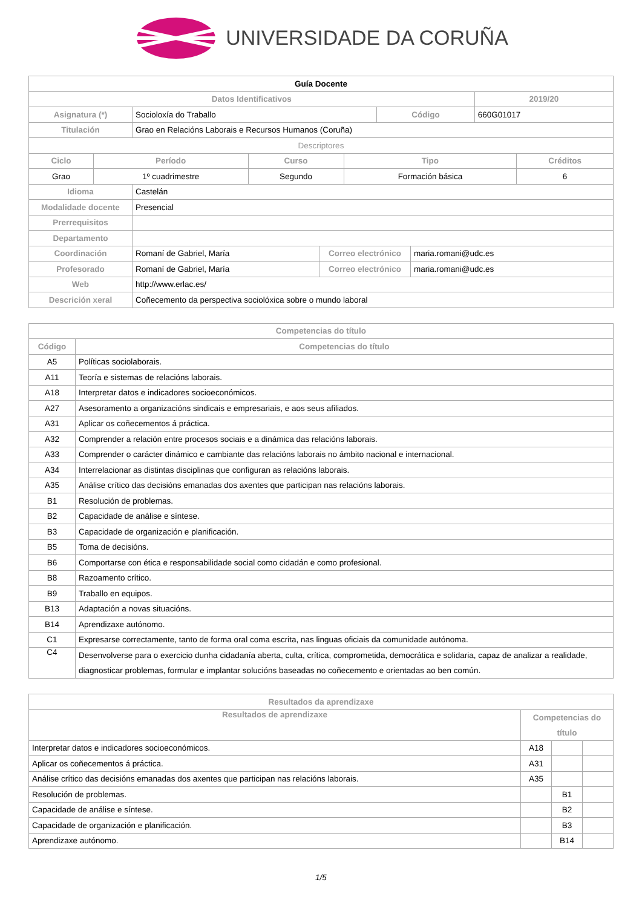UNIVERSIDADE DA CORUÑA
| Guía Docente | | | |
| --- | --- | --- | --- |
| Datos Identificativos | | | 2019/20 |
| Asignatura (*) | Socioloxía do Traballo | Código | 660G01017 |
| Titulación | Grao en Relacións Laborais e Recursos Humanos (Coruña) | | |
| Descriptores | | | |
| Ciclo | Período | Curso | Tipo | Créditos |
| --- | --- | --- | --- | --- |
| Grao | 1º cuadrimestre | Segundo | Formación básica | 6 |
| Idioma | Castelán | | |
| Modalidade docente | Presencial | | |
| Prerrequisitos | | | |
| Departamento | | | |
| Coordinación | Romaní de Gabriel, María | Correo electrónico | maria.romani@udc.es |
| Profesorado | Romaní de Gabriel, María | Correo electrónico | maria.romani@udc.es |
| Web | http://www.erlac.es/ | | |
| Descrición xeral | Coñecemento da perspectiva sociolóxica sobre o mundo laboral | | |
| Competencias do título | |
| --- | --- |
| Código | Competencias do título |
| A5 | Políticas sociolaborais. |
| A11 | Teoría e sistemas de relacións laborais. |
| A18 | Interpretar datos e indicadores socioeconómicos. |
| A27 | Asesoramento a organizacións sindicais e empresariais, e aos seus afiliados. |
| A31 | Aplicar os coñecementos á práctica. |
| A32 | Comprender a relación entre procesos sociais e a dinámica das relacións laborais. |
| A33 | Comprender o carácter dinámico e cambiante das relacións laborais no ámbito nacional e internacional. |
| A34 | Interrelacionar as distintas disciplinas que configuran as relacións laborais. |
| A35 | Análise crítico das decisións emanadas dos axentes que participan nas relacións laborais. |
| B1 | Resolución de problemas. |
| B2 | Capacidade de análise e síntese. |
| B3 | Capacidade de organización e planificación. |
| B5 | Toma de decisións. |
| B6 | Comportarse con ética e responsabilidade social como cidadán e como profesional. |
| B8 | Razoamento crítico. |
| B9 | Traballo en equipos. |
| B13 | Adaptación a novas situacións. |
| B14 | Aprendizaxe autónomo. |
| C1 | Expresarse correctamente, tanto de forma oral coma escrita, nas linguas oficiais da comunidade autónoma. |
| C4 | Desenvolverse para o exercicio dunha cidadanía aberta, culta, crítica, comprometida, democrática e solidaria, capaz de analizar a realidade, diagnosticar problemas, formular e implantar solucións baseadas no coñecemento e orientadas ao ben común. |
| Resultados da aprendizaxe | | | |
| --- | --- | --- | --- |
| Resultados de aprendizaxe | Competencias do título | | |
| Interpretar datos e indicadores socioeconómicos. | A18 | | |
| Aplicar os coñecementos á práctica. | A31 | | |
| Análise crítico das decisións emanadas dos axentes que participan nas relacións laborais. | A35 | | |
| Resolución de problemas. | | B1 | |
| Capacidade de análise e síntese. | | B2 | |
| Capacidade de organización e planificación. | | B3 | |
| Aprendizaxe autónomo. | | B14 | |
1/5